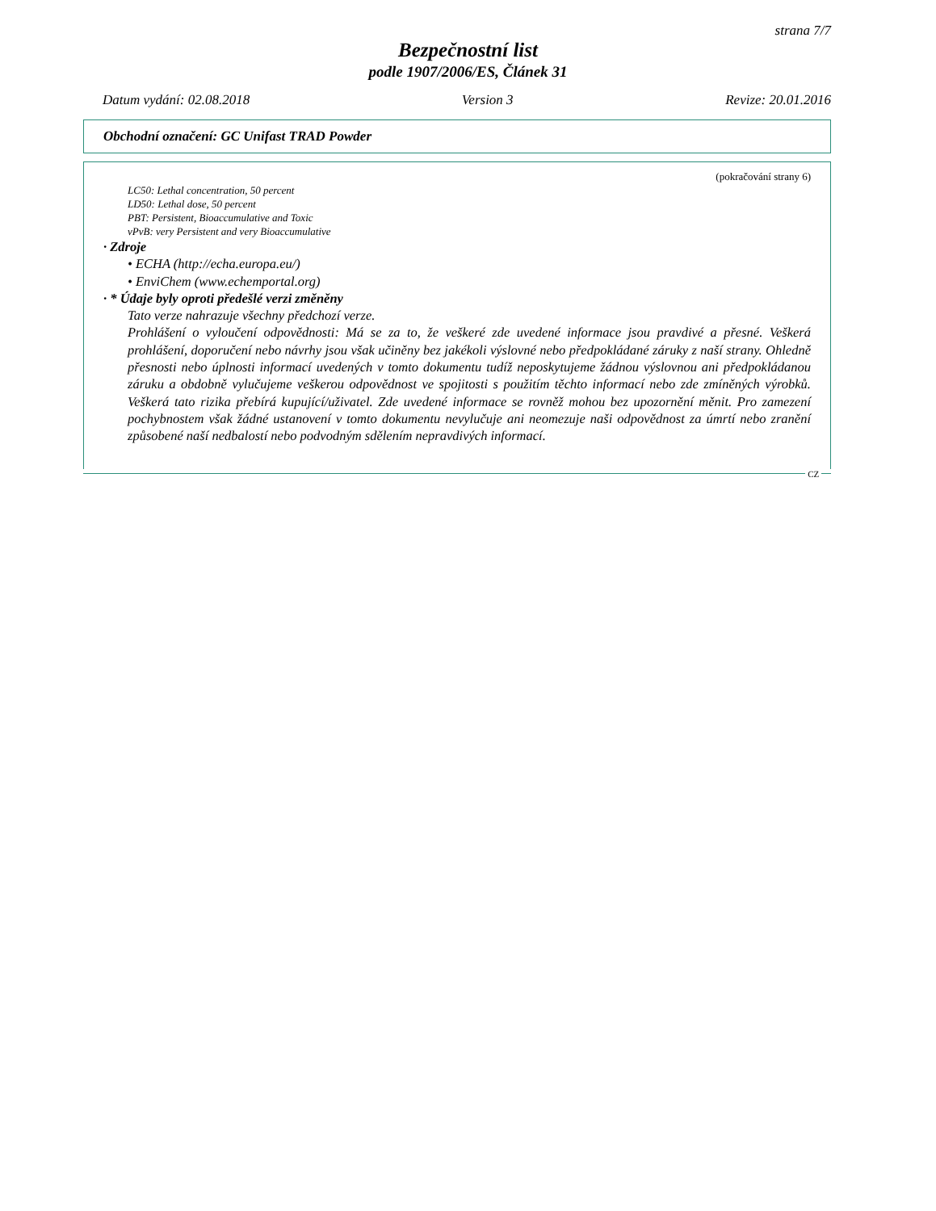strana 7/7
Bezpečnostní list
podle 1907/2006/ES, Článek 31
Datum vydání: 02.08.2018 Version 3 Revize: 20.01.2016
Obchodní označení: GC Unifast TRAD Powder
(pokračování strany 6)
LC50: Lethal concentration, 50 percent
LD50: Lethal dose, 50 percent
PBT: Persistent, Bioaccumulative and Toxic
vPvB: very Persistent and very Bioaccumulative
· Zdroje
• ECHA (http://echa.europa.eu/)
• EnviChem (www.echemportal.org)
· * Údaje byly oproti předešlé verzi změněny
Tato verze nahrazuje všechny předchozí verze.
Prohlášení o vyloučení odpovědnosti: Má se za to, že veškeré zde uvedené informace jsou pravdivé a přesné. Veškerá prohlášení, doporučení nebo návrhy jsou však učiněny bez jakékoli výslovné nebo předpokládané záruky z naší strany. Ohledně přesnosti nebo úplnosti informací uvedených v tomto dokumentu tudíž neposkytujeme žádnou výslovnou ani předpokládanou záruku a obdobně vylučujeme veškerou odpovědnost ve spojitosti s použitím těchto informací nebo zde zmíněných výrobků. Veškerá tato rizika přebírá kupující/uživatel. Zde uvedené informace se rovněž mohou bez upozornění měnit. Pro zamezení pochybnostem však žádné ustanovení v tomto dokumentu nevylučuje ani neomezuje naši odpovědnost za úmrtí nebo zranění způsobené naší nedbalostí nebo podvodným sdělením nepravdivých informací.
CZ